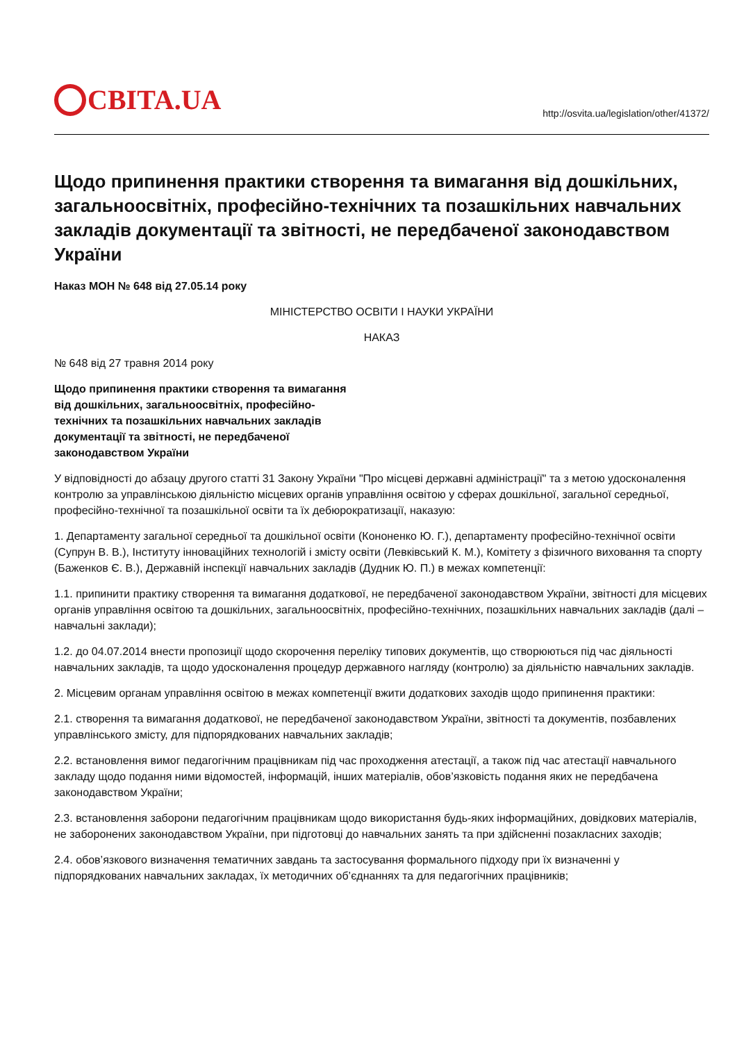СВІТА.UA
http://osvita.ua/legislation/other/41372/
Щодо припинення практики створення та вимагання від дошкільних, загальноосвітніх, професійно-технічних та позашкільних навчальних закладів документації та звітності, не передбаченої законодавством України
Наказ МОН № 648 від 27.05.14 року
МІНІСТЕРСТВО ОСВІТИ І НАУКИ УКРАЇНИ
НАКАЗ
№ 648 від 27 травня 2014 року
Щодо припинення практики створення та вимагання від дошкільних, загальноосвітніх, професійно-технічних та позашкільних навчальних закладів документації та звітності, не передбаченої законодавством України
У відповідності до абзацу другого статті 31 Закону України "Про місцеві державні адміністрації" та з метою удосконалення контролю за управлінською діяльністю місцевих органів управління освітою у сферах дошкільної, загальної середньої, професійно-технічної та позашкільної освіти та їх дебюрократизації, наказую:
1. Департаменту загальної середньої та дошкільної освіти (Кононенко Ю. Г.), департаменту професійно-технічної освіти (Супрун В. В.), Інституту інноваційних технологій і змісту освіти (Левківський К. М.), Комітету з фізичного виховання та спорту (Баженков Є. В.), Державній інспекції навчальних закладів (Дудник Ю. П.) в межах компетенції:
1.1. припинити практику створення та вимагання додаткової, не передбаченої законодавством України, звітності для місцевих органів управління освітою та дошкільних, загальноосвітніх, професійно-технічних, позашкільних навчальних закладів (далі – навчальні заклади);
1.2. до 04.07.2014 внести пропозиції щодо скорочення переліку типових документів, що створюються під час діяльності навчальних закладів, та щодо удосконалення процедур державного нагляду (контролю) за діяльністю навчальних закладів.
2. Місцевим органам управління освітою в межах компетенції вжити додаткових заходів щодо припинення практики:
2.1. створення та вимагання додаткової, не передбаченої законодавством України, звітності та документів, позбавлених управлінського змісту, для підпорядкованих навчальних закладів;
2.2. встановлення вимог педагогічним працівникам під час проходження атестації, а також під час атестації навчального закладу щодо подання ними відомостей, інформацій, інших матеріалів, обов’язковість подання яких не передбачена законодавством України;
2.3. встановлення заборони педагогічним працівникам щодо використання будь-яких інформаційних, довідкових матеріалів, не заборонених законодавством України, при підготовці до навчальних занять та при здійсненні позакласних заходів;
2.4. обов’язкового визначення тематичних завдань та застосування формального підходу при їх визначенні у підпорядкованих навчальних закладах, їх методичних об’єднаннях та для педагогічних працівників;